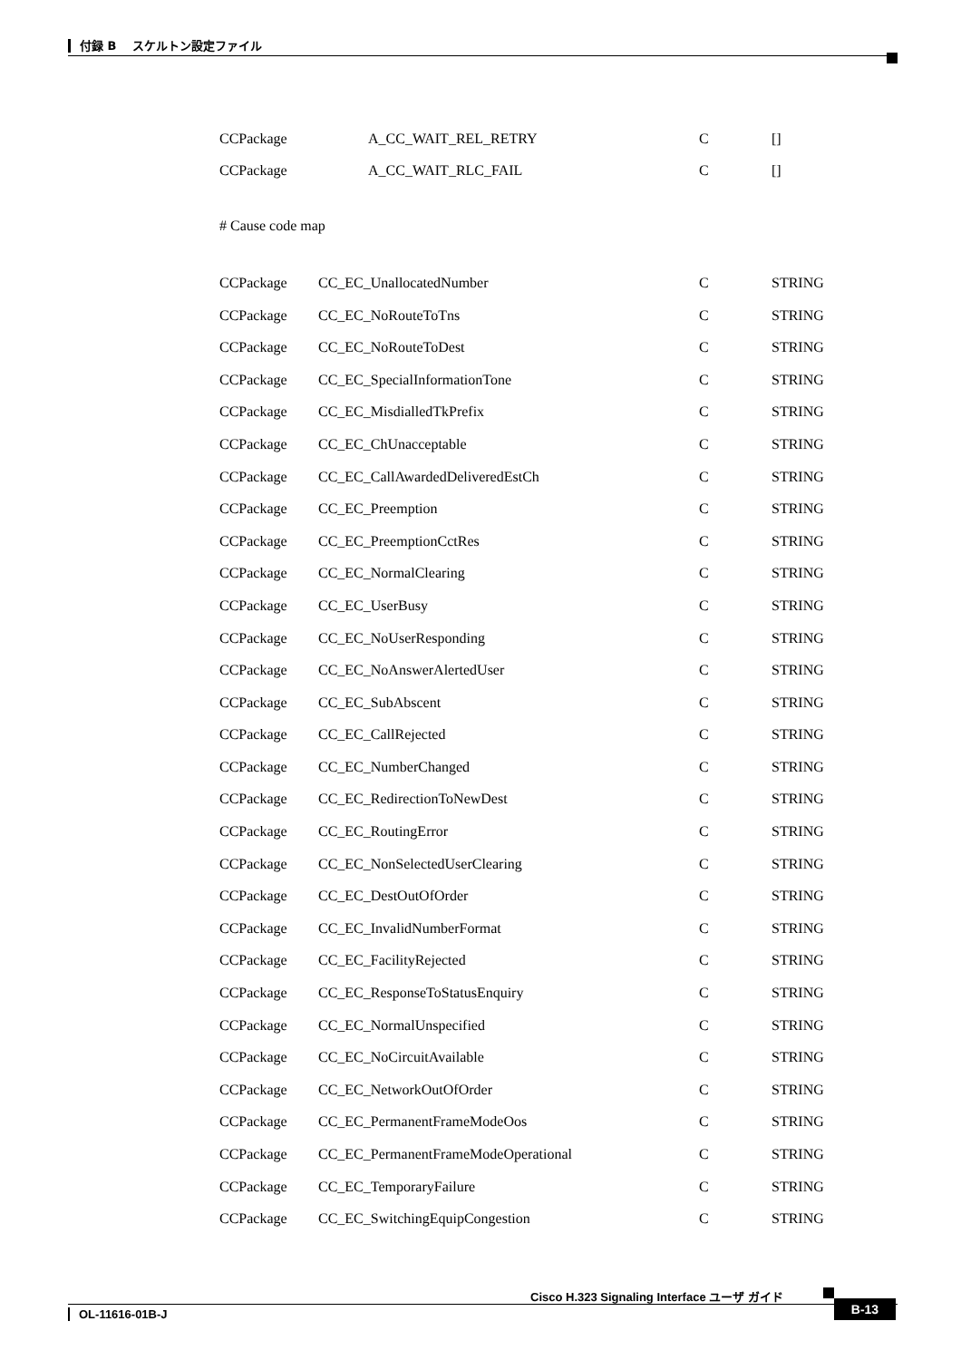付録 B　 スケルトン設定ファイル
| CCPackage | A_CC_WAIT_REL_RETRY | C | [] |
| CCPackage | A_CC_WAIT_RLC_FAIL | C | [] |
# Cause code map
| CCPackage | CC_EC_UnallocatedNumber | C | STRING |
| CCPackage | CC_EC_NoRouteToTns | C | STRING |
| CCPackage | CC_EC_NoRouteToDest | C | STRING |
| CCPackage | CC_EC_SpecialInformationTone | C | STRING |
| CCPackage | CC_EC_MisdialledTkPrefix | C | STRING |
| CCPackage | CC_EC_ChUnacceptable | C | STRING |
| CCPackage | CC_EC_CallAwardedDeliveredEstCh | C | STRING |
| CCPackage | CC_EC_Preemption | C | STRING |
| CCPackage | CC_EC_PreemptionCctRes | C | STRING |
| CCPackage | CC_EC_NormalClearing | C | STRING |
| CCPackage | CC_EC_UserBusy | C | STRING |
| CCPackage | CC_EC_NoUserResponding | C | STRING |
| CCPackage | CC_EC_NoAnswerAlertedUser | C | STRING |
| CCPackage | CC_EC_SubAbscent | C | STRING |
| CCPackage | CC_EC_CallRejected | C | STRING |
| CCPackage | CC_EC_NumberChanged | C | STRING |
| CCPackage | CC_EC_RedirectionToNewDest | C | STRING |
| CCPackage | CC_EC_RoutingError | C | STRING |
| CCPackage | CC_EC_NonSelectedUserClearing | C | STRING |
| CCPackage | CC_EC_DestOutOfOrder | C | STRING |
| CCPackage | CC_EC_InvalidNumberFormat | C | STRING |
| CCPackage | CC_EC_FacilityRejected | C | STRING |
| CCPackage | CC_EC_ResponseToStatusEnquiry | C | STRING |
| CCPackage | CC_EC_NormalUnspecified | C | STRING |
| CCPackage | CC_EC_NoCircuitAvailable | C | STRING |
| CCPackage | CC_EC_NetworkOutOfOrder | C | STRING |
| CCPackage | CC_EC_PermanentFrameModeOos | C | STRING |
| CCPackage | CC_EC_PermanentFrameModeOperational | C | STRING |
| CCPackage | CC_EC_TemporaryFailure | C | STRING |
| CCPackage | CC_EC_SwitchingEquipCongestion | C | STRING |
Cisco H.323 Signaling Interface ユーザ ガイド
OL-11616-01B-J
B-13